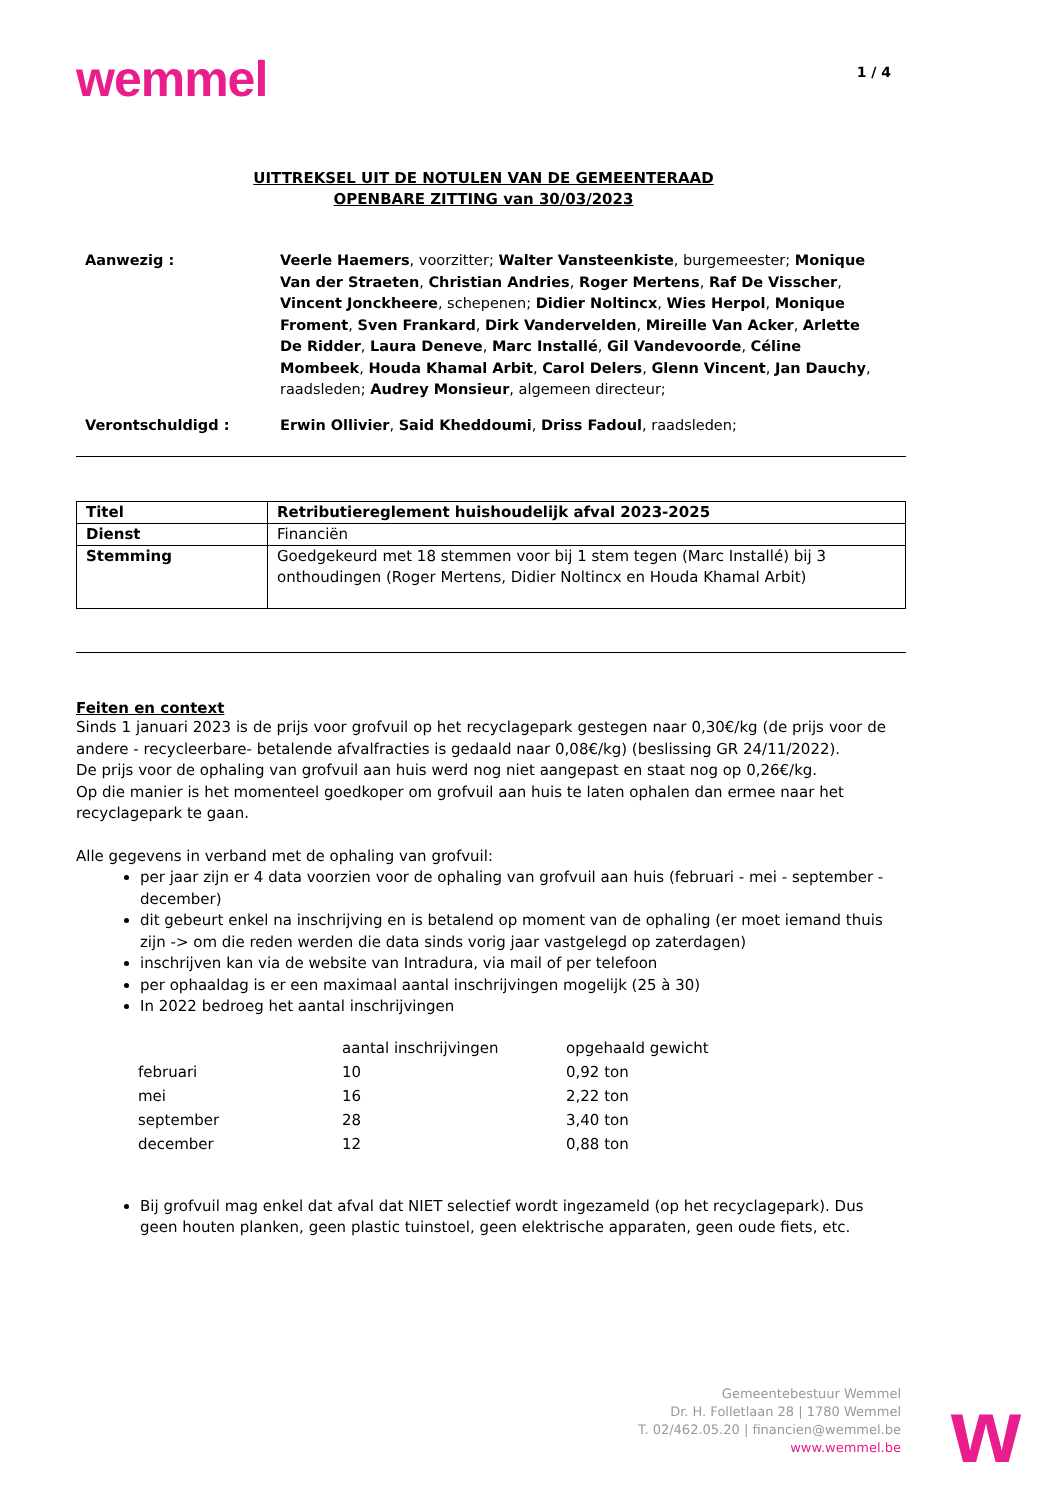wemmel
1 / 4
UITTREKSEL UIT DE NOTULEN VAN DE GEMEENTERAAD
OPENBARE ZITTING van 30/03/2023
Aanwezig : Veerle Haemers, voorzitter; Walter Vansteenkiste, burgemeester; Monique Van der Straeten, Christian Andries, Roger Mertens, Raf De Visscher, Vincent Jonckheere, schepenen; Didier Noltincx, Wies Herpol, Monique Froment, Sven Frankard, Dirk Vandervelden, Mireille Van Acker, Arlette De Ridder, Laura Deneve, Marc Installé, Gil Vandevoorde, Céline Mombeek, Houda Khamal Arbit, Carol Delers, Glenn Vincent, Jan Dauchy, raadsleden; Audrey Monsieur, algemeen directeur;
Verontschuldigd : Erwin Ollivier, Said Kheddoumi, Driss Fadoul, raadsleden;
| Titel | Retributiereglement huishoudelijk afval 2023-2025 |
| Dienst | Financiën |
| Stemming | Goedgekeurd met 18 stemmen voor bij 1 stem tegen (Marc Installé) bij 3 onthoudingen (Roger Mertens, Didier Noltincx en Houda Khamal Arbit) |
Feiten en context
Sinds 1 januari 2023 is de prijs voor grofvuil op het recyclagepark gestegen naar 0,30€/kg (de prijs voor de andere - recycleerbare- betalende afvalfracties is gedaald naar 0,08€/kg) (beslissing GR 24/11/2022).
De prijs voor de ophaling van grofvuil aan huis werd nog niet aangepast en staat nog op 0,26€/kg.
Op die manier is het momenteel goedkoper om grofvuil aan huis te laten ophalen dan ermee naar het recyclagepark te gaan.
Alle gegevens in verband met de ophaling van grofvuil:
per jaar zijn er 4 data voorzien voor de ophaling van grofvuil aan huis (februari - mei - september - december)
dit gebeurt enkel na inschrijving en is betalend op moment van de ophaling (er moet iemand thuis zijn -> om die reden werden die data sinds vorig jaar vastgelegd op zaterdagen)
inschrijven kan via de website van Intradura, via mail of per telefoon
per ophaaldag is er een maximaal aantal inschrijvingen mogelijk (25 à 30)
In 2022 bedroeg het aantal inschrijvingen
| | aantal inschrijvingen | opgehaald gewicht |
| --- | --- | --- |
| februari | 10 | 0,92 ton |
| mei | 16 | 2,22 ton |
| september | 28 | 3,40 ton |
| december | 12 | 0,88 ton |
Bij grofvuil mag enkel dat afval dat NIET selectief wordt ingezameld (op het recyclagepark). Dus geen houten planken, geen plastic tuinstoel, geen elektrische apparaten, geen oude fiets, etc.
Gemeentebestuur Wemmel
Dr. H. Folletlaan 28 | 1780 Wemmel
T. 02/462.05.20 | financien@wemmel.be
www.wemmel.be
w